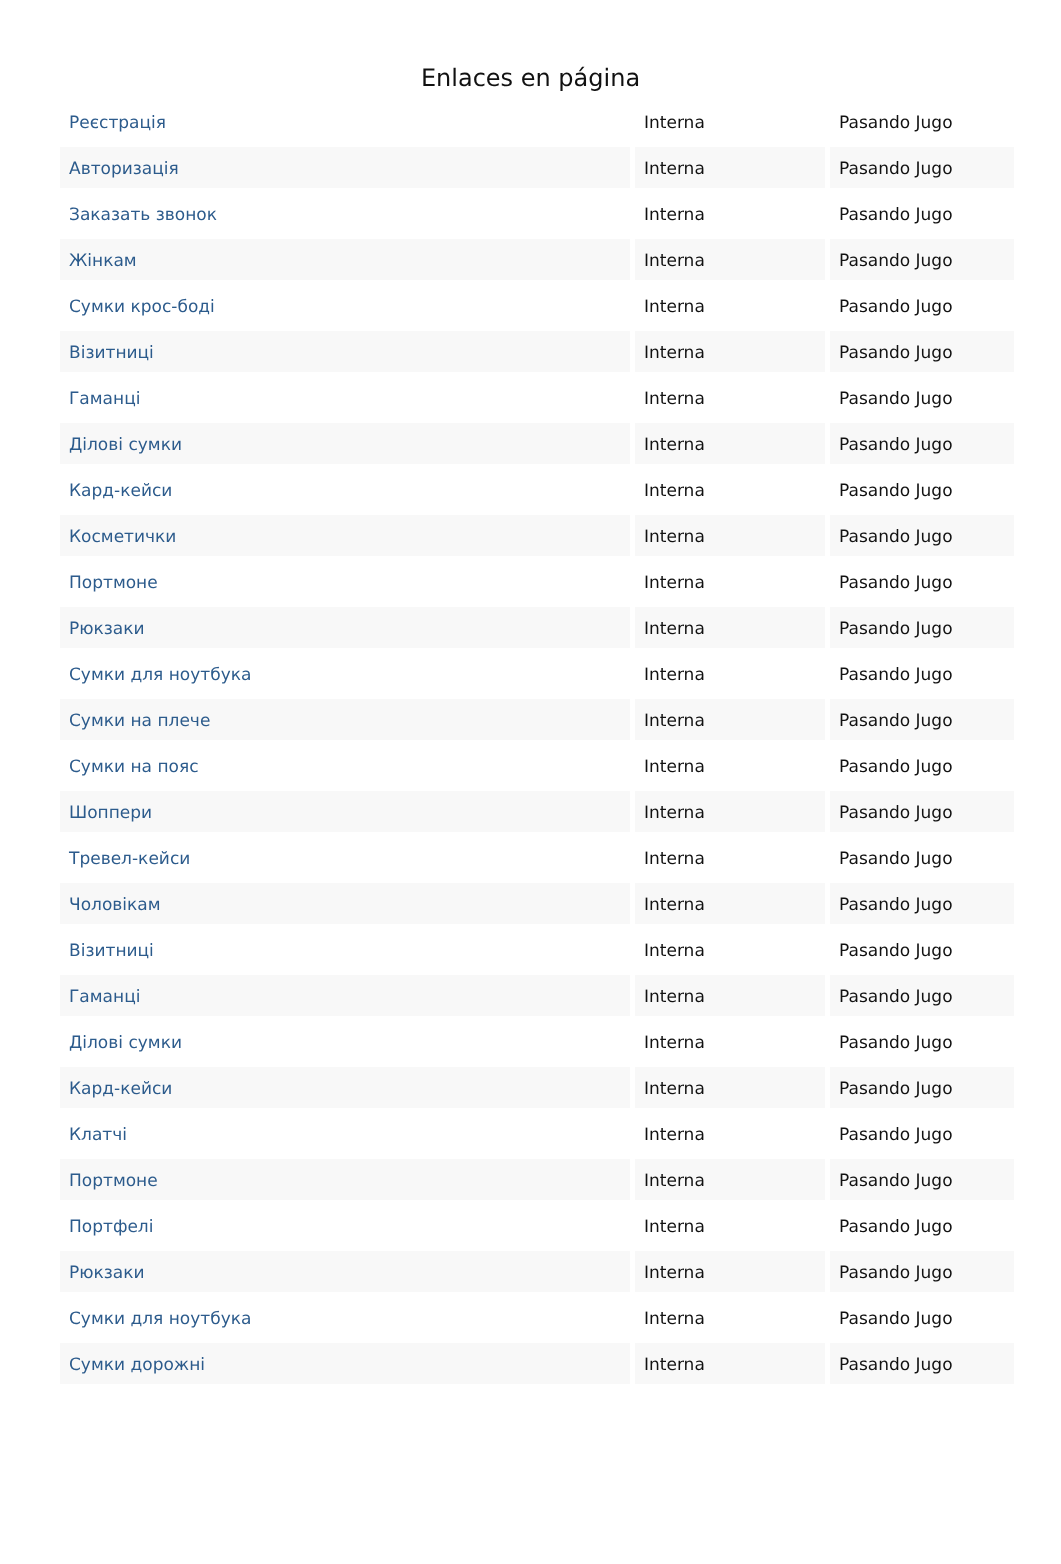Enlaces en página
| Реєстрація | Interna | Pasando Jugo |
| Авторизація | Interna | Pasando Jugo |
| Заказать звонок | Interna | Pasando Jugo |
| Жінкам | Interna | Pasando Jugo |
| Сумки крос-боді | Interna | Pasando Jugo |
| Візитниці | Interna | Pasando Jugo |
| Гаманці | Interna | Pasando Jugo |
| Ділові сумки | Interna | Pasando Jugo |
| Кард-кейси | Interna | Pasando Jugo |
| Косметички | Interna | Pasando Jugo |
| Портмоне | Interna | Pasando Jugo |
| Рюкзаки | Interna | Pasando Jugo |
| Сумки для ноутбука | Interna | Pasando Jugo |
| Сумки на плече | Interna | Pasando Jugo |
| Сумки на пояс | Interna | Pasando Jugo |
| Шоппери | Interna | Pasando Jugo |
| Тревел-кейси | Interna | Pasando Jugo |
| Чоловікам | Interna | Pasando Jugo |
| Візитниці | Interna | Pasando Jugo |
| Гаманці | Interna | Pasando Jugo |
| Ділові сумки | Interna | Pasando Jugo |
| Кард-кейси | Interna | Pasando Jugo |
| Клатчі | Interna | Pasando Jugo |
| Портмоне | Interna | Pasando Jugo |
| Портфелі | Interna | Pasando Jugo |
| Рюкзаки | Interna | Pasando Jugo |
| Сумки для ноутбука | Interna | Pasando Jugo |
| Сумки дорожні | Interna | Pasando Jugo |